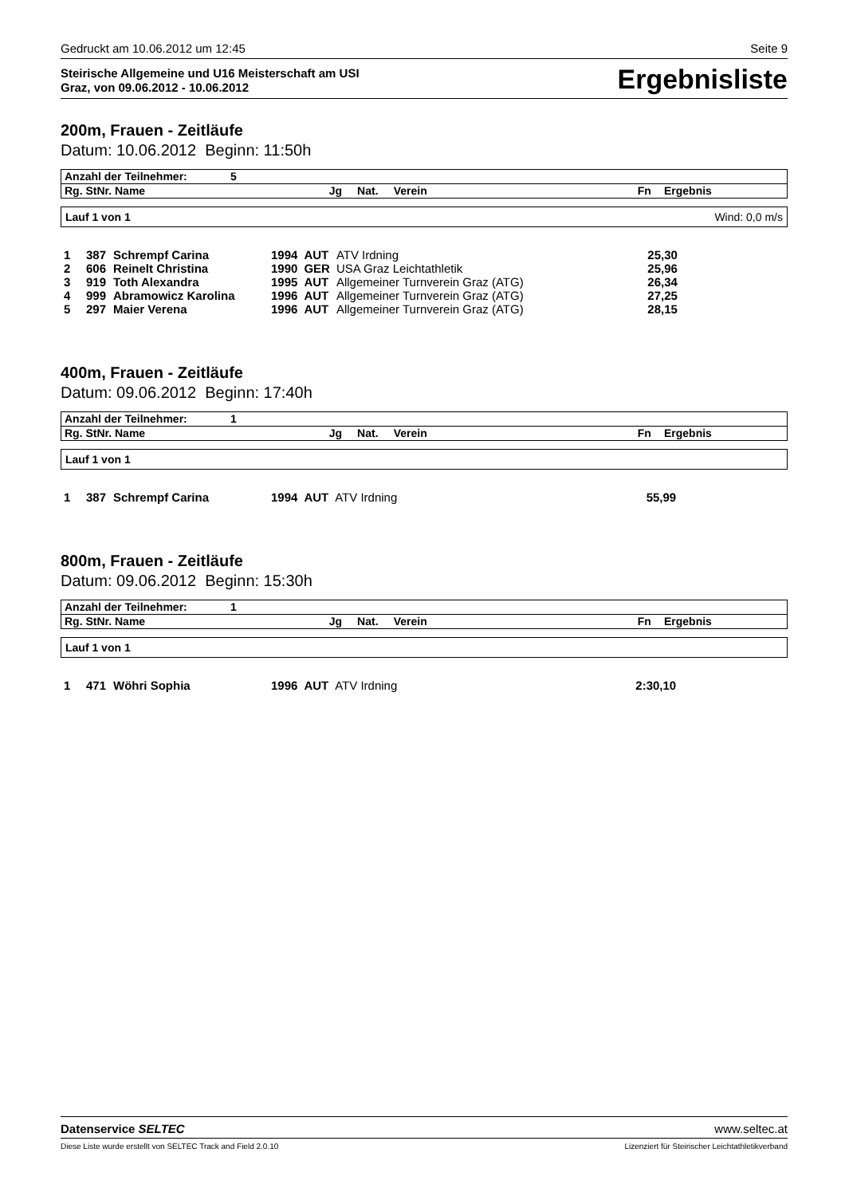Gedruckt am 10.06.2012 um 12:45 Seite 9
Steirische Allgemeine und U16 Meisterschaft am USI
Graz, von 09.06.2012 - 10.06.2012
Ergebnisliste
200m, Frauen - Zeitläufe
Datum: 10.06.2012 Beginn: 11:50h
| Anzahl der Teilnehmer: | 5 | | | | |
| --- | --- | --- | --- | --- | --- |
| Rg. StNr. Name | Jg | Nat. | Verein | Fn | Ergebnis |
Lauf 1 von 1 Wind: 0,0 m/s
| 1 | 387 | Schrempf Carina | 1994 | AUT | ATV Irdning | 25,30 |
| 2 | 606 | Reinelt Christina | 1990 | GER | USA Graz Leichtathletik | 25,96 |
| 3 | 919 | Toth Alexandra | 1995 | AUT | Allgemeiner Turnverein Graz (ATG) | 26,34 |
| 4 | 999 | Abramowicz Karolina | 1996 | AUT | Allgemeiner Turnverein Graz (ATG) | 27,25 |
| 5 | 297 | Maier Verena | 1996 | AUT | Allgemeiner Turnverein Graz (ATG) | 28,15 |
400m, Frauen - Zeitläufe
Datum: 09.06.2012 Beginn: 17:40h
| Anzahl der Teilnehmer: | 1 | | | | |
| --- | --- | --- | --- | --- | --- |
| Rg. StNr. Name | Jg | Nat. | Verein | Fn | Ergebnis |
Lauf 1 von 1
| 1 | 387 | Schrempf Carina | 1994 | AUT | ATV Irdning | 55,99 |
800m, Frauen - Zeitläufe
Datum: 09.06.2012 Beginn: 15:30h
| Anzahl der Teilnehmer: | 1 | | | | |
| --- | --- | --- | --- | --- | --- |
| Rg. StNr. Name | Jg | Nat. | Verein | Fn | Ergebnis |
Lauf 1 von 1
| 1 | 471 | Wöhri Sophia | 1996 | AUT | ATV Irdning | 2:30,10 |
Datenservice SELTEC www.seltec.at
Diese Liste wurde erstellt von SELTEC Track and Field 2.0.10 Lizenziert für Steirischer Leichtathletikverband